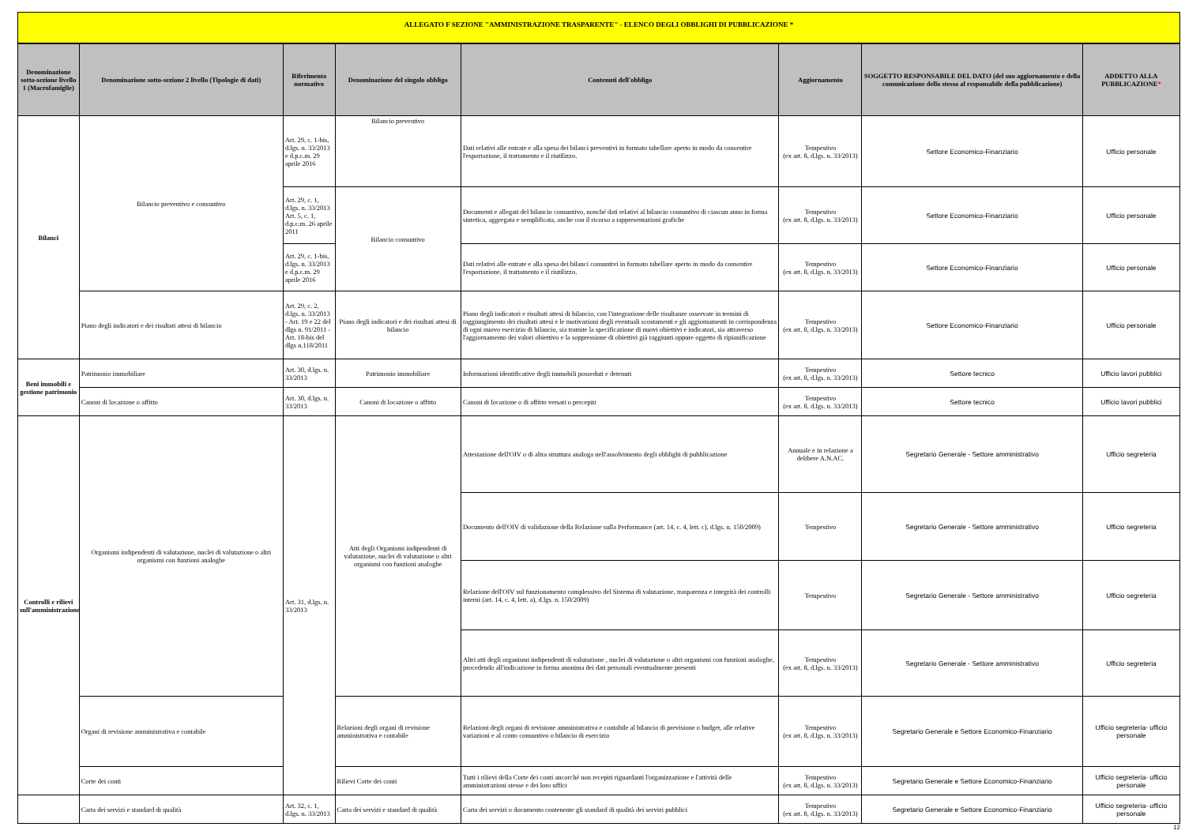ALLEGATO F SEZIONE "AMMINISTRAZIONE TRASPARENTE" - ELENCO DEGLI OBBLIGHI DI PUBBLICAZIONE *
| Denominazione sotto-sezione livello 1 (Macrofamiglie) | Denominazione sotto-sezione 2 livello (Tipologie di dati) | Riferimento normativo | Denominazione del singolo obbligo | Contenuti dell'obbligo | Aggiornamento | SOGGETTO RESPONSABILE DEL DATO (del suo aggiornamento e della comunicazione dello stesso al responsabile della pubblicazione) | ADDETTO ALLA PUBBLICAZIONE * |
| --- | --- | --- | --- | --- | --- | --- | --- |
| Bilanci | Bilancio preventivo e consuntivo | Art. 29, c. 1-bis, d.lgs. n. 33/2013 e d.p.c.m. 29 aprile 2016 | Bilancio preventivo | Dati relativi alle entrate e alla spesa dei bilanci preventivi in formato tabellare aperto in modo da consentire l'esportazione, il trattamento e il riutilizzo. | Tempestivo (ex art. 8, d.lgs. n. 33/2013) | Settore Economico-Finanziario | Ufficio personale |
| | | Art. 29, c. 1, d.lgs. n. 33/2013 Art. 5, c. 1, d.p.c.m. 26 aprile 2011 | Bilancio consuntivo | Documenti e allegati del bilancio consuntivo, nonché dati relativi al bilancio consuntivo di ciascun anno in forma sintetica, aggregata e semplificata, anche con il ricorso a rappresentazioni grafiche | Tempestivo (ex art. 8, d.lgs. n. 33/2013) | Settore Economico-Finanziario | Ufficio personale |
| | | Art. 29, c. 1-bis, d.lgs. n. 33/2013 e d.p.c.m. 29 aprile 2016 | | Dati relativi alle entrate e alla spesa dei bilanci consuntivi in formato tabellare aperto in modo da consentire l'esportazione, il trattamento e il riutilizzo. | Tempestivo (ex art. 8, d.lgs. n. 33/2013) | Settore Economico-Finanziario | Ufficio personale |
| | Piano degli indicatori e dei risultati attesi di bilancio | Art. 29, c. 2, d.lgs. n. 33/2013 - Art. 19 e 22 del dlgs n. 91/2011 - Art. 18-bis del dlgs n.118/2011 | Piano degli indicatori e dei risultati attesi di bilancio | Piano degli indicatori e risultati attesi di bilancio, con l'integrazione delle risultanze osservate in termini di raggiungimento dei risultati attesi e le motivazioni degli eventuali scostamenti e gli aggiornamenti in corrispondenza di ogni nuovo esercizio di bilancio, sia tramite la specificazione di nuovi obiettivi e indicatori, sia attraverso l'aggiornamento dei valori obiettivo e la soppressione di obiettivi già raggiunti oppure oggetto di ripianificazione | Tempestivo (ex art. 8, d.lgs. n. 33/2013) | Settore Economico-Finanziario | Ufficio personale |
| Beni immobili e gestione patrimonio | Patrimonio immobiliare | Art. 30, d.lgs. n. 33/2013 | Patrimonio immobiliare | Informazioni identificative degli immobili posseduti e detenuti | Tempestivo (ex art. 8, d.lgs. n. 33/2013) | Settore tecnico | Ufficio lavori pubblici |
| | Canoni di locazione o affitto | Art. 30, d.lgs. n. 33/2013 | Canoni di locazione o affitto | Canoni di locazione o di affitto versati o percepiti | Tempestivo (ex art. 8, d.lgs. n. 33/2013) | Settore tecnico | Ufficio lavori pubblici |
| Controlli e rilievi sull'amministrazione | Organismi indipendenti di valutazione, nuclei di valutazione o altri organismi con funzioni analoghe | Art. 31, d.lgs. n. 33/2013 | Atti degli Organismi indipendenti di valutazione, nuclei di valutazione o altri organismi con funzioni analoghe | Attestazione dell'OIV o di altra struttura analoga nell'assolvimento degli obblighi di pubblicazione | Annuale e in relazione a delibere A.N.AC. | Segretario Generale - Settore amministrativo | Ufficio segreteria |
| | | | | Documento dell'OIV di validazione della Relazione sulla Performance (art. 14, c. 4, lett. c), d.lgs. n. 150/2009) | Tempestivo | Segretario Generale - Settore amministrativo | Ufficio segreteria |
| | | | | Relazione dell'OIV sul funzionamento complessivo del Sistema di valutazione, trasparenza e integrità dei controlli interni (art. 14, c. 4, lett. a), d.lgs. n. 150/2009) | Tempestivo | Segretario Generale - Settore amministrativo | Ufficio segreteria |
| | | | | Altri atti degli organismi indipendenti di valutazione , nuclei di valutazione o altri organismi con funzioni analoghe, procedendo all'indicazione in forma anonima dei dati personali eventualmente presenti | Tempestivo (ex art. 8, d.lgs. n. 33/2013) | Segretario Generale - Settore amministrativo | Ufficio segreteria |
| | Organi di revisione amministrativa e contabile | | Relazioni degli organi di revisione amministrativa e contabile | Relazioni degli organi di revisione amministrativa e contabile al bilancio di previsione o budget, alle relative variazioni e al conto consuntivo o bilancio di esercizio | Tempestivo (ex art. 8, d.lgs. n. 33/2013) | Segretario Generale e Settore Economico-Finanziario | Ufficio segreteria- ufficio personale |
| | Corte dei conti | | Rilievi Corte dei conti | Tutti i rilievi della Corte dei conti ancorchè non recepiti riguardanti l'organizzazione e l'attività delle amministrazioni stesse e dei loro uffici | Tempestivo (ex art. 8, d.lgs. n. 33/2013) | Segretario Generale e Settore Economico-Finanziario | Ufficio segreteria- ufficio personale |
| | Carta dei servizi e standard di qualità | Art. 32, c. 1, d.lgs. n. 33/2013 | Carta dei servizi e standard di qualità | Carta dei servizi o documento contenente gli standard di qualità dei servizi pubblici | Tempestivo (ex art. 8, d.lgs. n. 33/2013) | Segretario Generale e Settore Economico-Finanziario | Ufficio segreteria- ufficio personale |
12